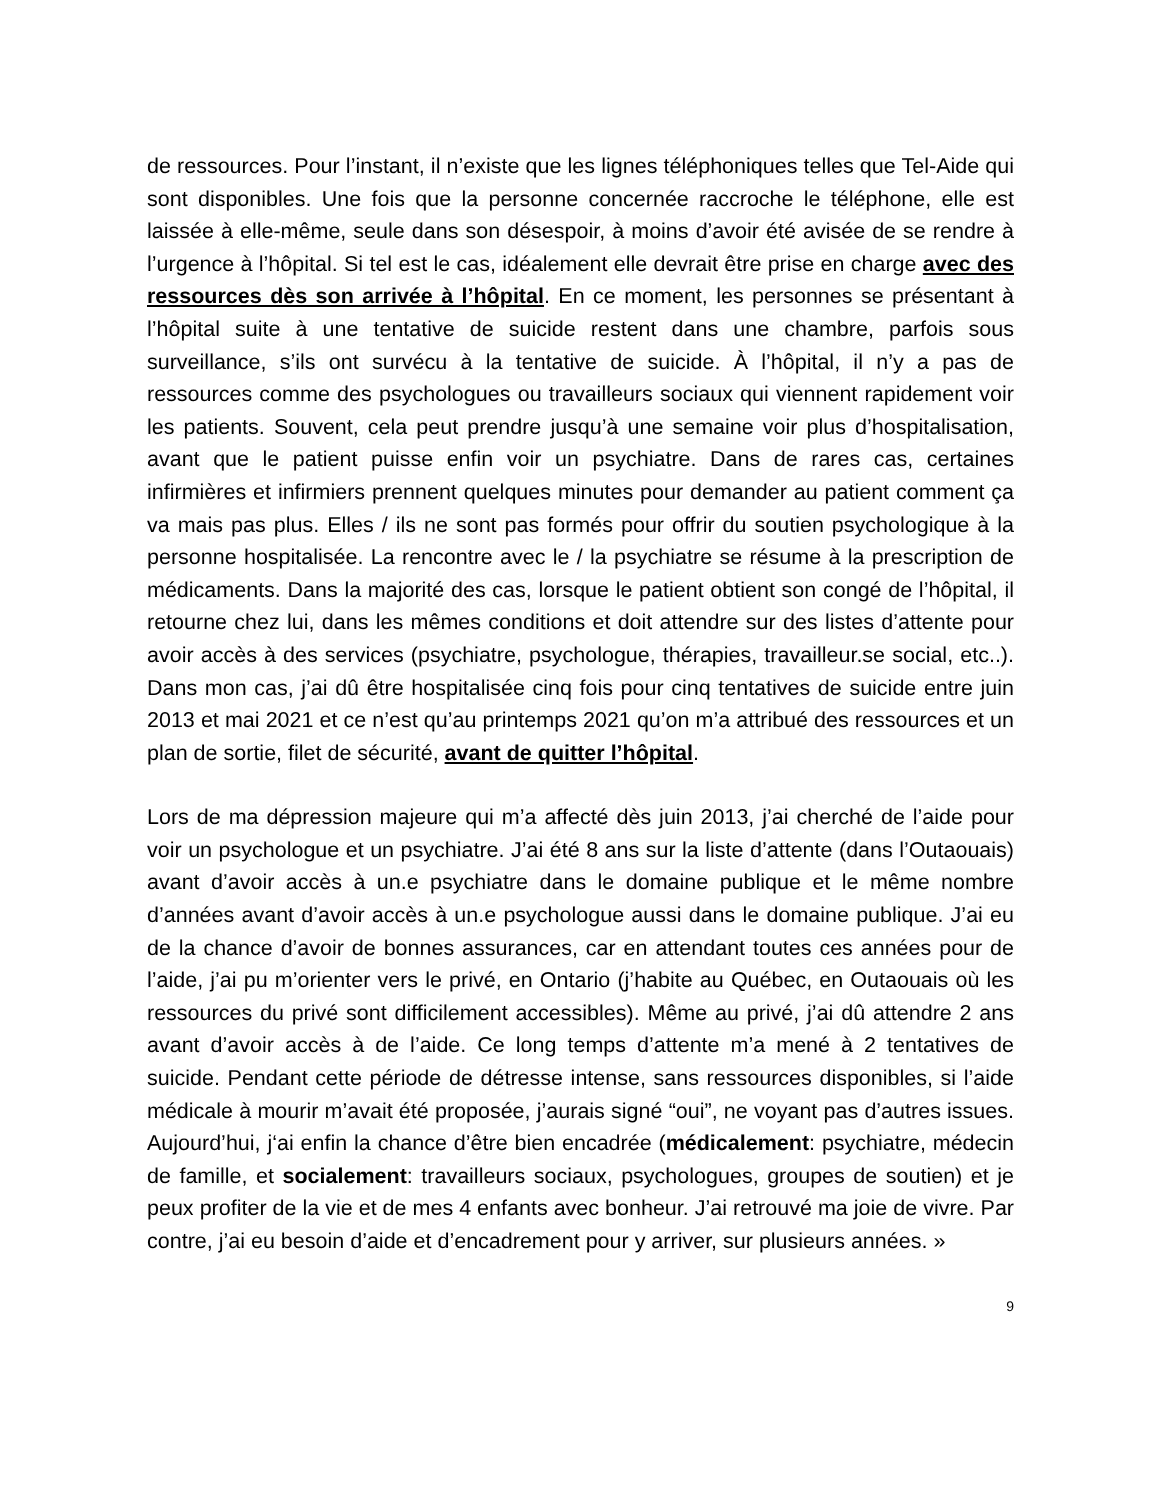de ressources. Pour l’instant, il n’existe que les lignes téléphoniques telles que Tel-Aide qui sont disponibles. Une fois que la personne concernée raccroche le téléphone, elle est laissée à elle-même, seule dans son désespoir, à moins d’avoir été avisée de se rendre à l’urgence à l’hôpital. Si tel est le cas, idéalement elle devrait être prise en charge avec des ressources dès son arrivée à l’hôpital. En ce moment, les personnes se présentant à l’hôpital suite à une tentative de suicide restent dans une chambre, parfois sous surveillance, s’ils ont survécu à la tentative de suicide. À l’hôpital, il n’y a pas de ressources comme des psychologues ou travailleurs sociaux qui viennent rapidement voir les patients. Souvent, cela peut prendre jusqu’à une semaine voir plus d’hospitalisation, avant que le patient puisse enfin voir un psychiatre. Dans de rares cas, certaines infirmières et infirmiers prennent quelques minutes pour demander au patient comment ça va mais pas plus. Elles / ils ne sont pas formés pour offrir du soutien psychologique à la personne hospitalisée. La rencontre avec le / la psychiatre se résume à la prescription de médicaments. Dans la majorité des cas, lorsque le patient obtient son congé de l’hôpital, il retourne chez lui, dans les mêmes conditions et doit attendre sur des listes d’attente pour avoir accès à des services (psychiatre, psychologue, thérapies, travailleur.se social, etc..). Dans mon cas, j’ai dû être hospitalisée cinq fois pour cinq tentatives de suicide entre juin 2013 et mai 2021 et ce n’est qu’au printemps 2021 qu’on m’a attribué des ressources et un plan de sortie, filet de sécurité, avant de quitter l’hôpital.
Lors de ma dépression majeure qui m’a affecté dès juin 2013, j’ai cherché de l’aide pour voir un psychologue et un psychiatre. J’ai été 8 ans sur la liste d’attente (dans l’Outaouais) avant d’avoir accès à un.e psychiatre dans le domaine publique et le même nombre d’années avant d’avoir accès à un.e psychologue aussi dans le domaine publique. J’ai eu de la chance d’avoir de bonnes assurances, car en attendant toutes ces années pour de l’aide, j’ai pu m’orienter vers le privé, en Ontario (j’habite au Québec, en Outaouais où les ressources du privé sont difficilement accessibles). Même au privé, j’ai dû attendre 2 ans avant d’avoir accès à de l’aide. Ce long temps d’attente m’a mené à 2 tentatives de suicide. Pendant cette période de détresse intense, sans ressources disponibles, si l’aide médicale à mourir m’avait été proposée, j’aurais signé “oui”, ne voyant pas d’autres issues. Aujourd’hui, j‘ai enfin la chance d’être bien encadrée (médicalement: psychiatre, médecin de famille, et socialement: travailleurs sociaux, psychologues, groupes de soutien) et je peux profiter de la vie et de mes 4 enfants avec bonheur. J’ai retrouvé ma joie de vivre. Par contre, j’ai eu besoin d’aide et d’encadrement pour y arriver, sur plusieurs années. »
9